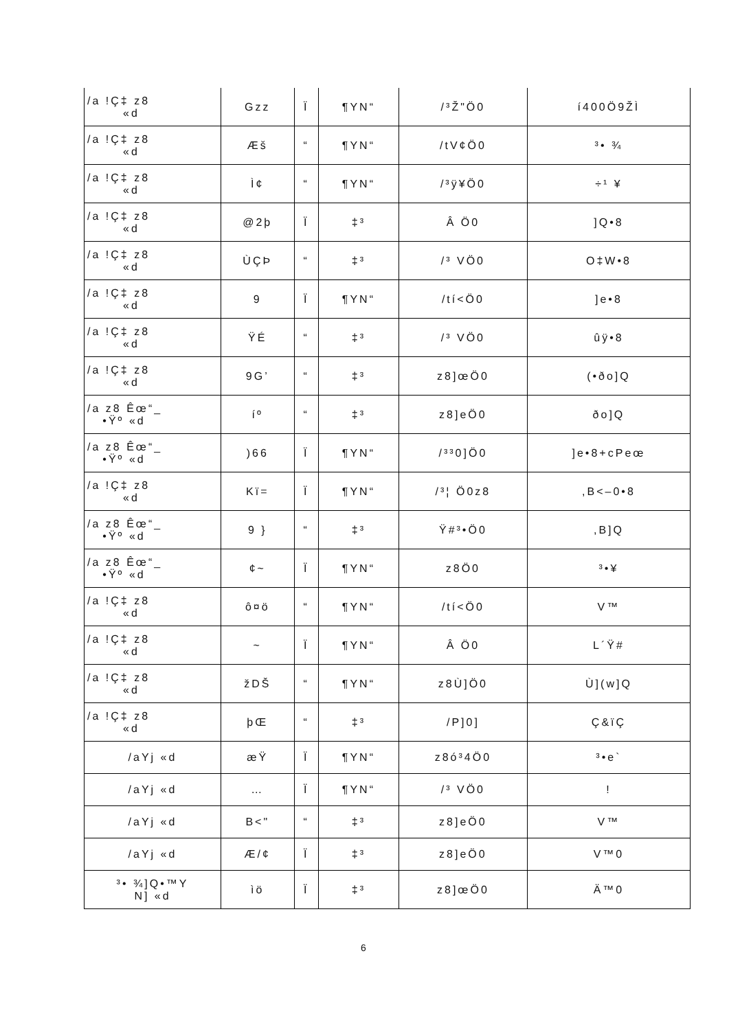| /a !Ç‡ z8 «d | Gzz | Ï | ¶YN“ | /³Ž"Ö0 | í400Ö9ŽÌ |
| /a !Ç‡ z8 «d | Æš | “ | ¶YN“ | /tV¢Ö0 | ³• ¾ |
| /a !Ç‡ z8 «d | Ì¢ | “ | ¶YN“ | /³ÿ¥Ö0 | ÷¹ ¥ |
| /a !Ç‡ z8 «d | @2þ | Ï | ‡³ | Â Ö0 | ]Q•8 |
| /a !Ç‡ z8 «d | ÙÇÞ | “ | ‡³ | /³ VÖ0 | O‡W•8 |
| /a !Ç‡ z8 «d | 9 | Ï | ¶YN“ | /tí<Ö0 | ]e•8 |
| /a !Ç‡ z8 «d | ŸÉ | “ | ‡³ | /³ VÖ0 | ûÿ•8 |
| /a !Ç‡ z8 «d | 9G’ | “ | ‡³ | z8]œÖ0 | (•ðo]Q |
| /a z8 Êœ“_ •Ÿº «d | íº | “ | ‡³ | z8]eÖ0 | ðo]Q |
| /a z8 Êœ“_ •Ÿº «d | )66 | Ï | ¶YN“ | /³³0]Ö0 | ]e•8+cPeœ |
| /a !Ç‡ z8 «d | Kï= | Ï | ¶YN“ | /³¦ Ö0z8 | ,B<–0•8 |
| /a z8 Êœ“_ •Ÿº «d | 9 } | “ | ‡³ | Ÿ#³•Ö0 | ,B]Q |
| /a z8 Êœ“_ •Ÿº «d | ¢~ | Ï | ¶YN“ | z8Ö0 | ³•¥ |
| /a !Ç‡ z8 «d | ô¤ö | “ | ¶YN“ | /tí<Ö0 | V™ |
| /a !Ç‡ z8 «d | ~ | Ï | ¶YN“ | Â Ö0 | L´Ÿ# |
| /a !Ç‡ z8 «d | žDŠ | “ | ¶YN“ | z8Ù]Ö0 | Ù](w]Q |
| /a !Ç‡ z8 «d | þŒ | “ | ‡³ | /P]0] | Ç&ïÇ |
| /aYj «d | æŸ | Ï | ¶YN“ | z8ó³4Ö0 | ³•e` |
| /aYj «d | … | Ï | ¶YN“ | /³ VÖ0 | ! |
| /aYj «d | B<" | “ | ‡³ | z8]eÖ0 | V™ |
| /aYj «d | Æ/¢ | Ï | ‡³ | z8]eÖ0 | V™0 |
| ³• ¾]Q•™Y N] «d | ìö | Ï | ‡³ | z8]œÖ0 | Ä™0 |
6